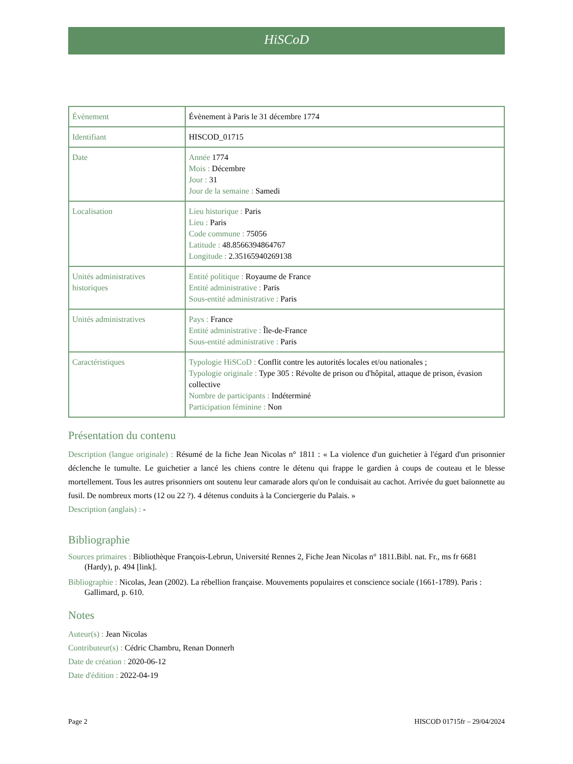HiSCoD
| Évènement | Évènement à Paris le 31 décembre 1774 |
| Identifiant | HISCOD_01715 |
| Date | Année 1774 Mois : Décembre Jour : 31 Jour de la semaine : Samedi |
| Localisation | Lieu historique : Paris Lieu : Paris Code commune : 75056 Latitude : 48.8566394864767 Longitude : 2.35165940269138 |
| Unités administratives historiques | Entité politique : Royaume de France Entité administrative : Paris Sous-entité administrative : Paris |
| Unités administratives | Pays : France Entité administrative : Île-de-France Sous-entité administrative : Paris |
| Caractéristiques | Typologie HiSCoD : Conflit contre les autorités locales et/ou nationales ; Typologie originale : Type 305 : Révolte de prison ou d'hôpital, attaque de prison, évasion collective Nombre de participants : Indéterminé Participation féminine : Non |
Présentation du contenu
Description (langue originale) : Résumé de la fiche Jean Nicolas n° 1811 : « La violence d'un guichetier à l'égard d'un prisonnier déclenche le tumulte. Le guichetier a lancé les chiens contre le détenu qui frappe le gardien à coups de couteau et le blesse mortellement. Tous les autres prisonniers ont soutenu leur camarade alors qu'on le conduisait au cachot. Arrivée du guet baïonnette au fusil. De nombreux morts (12 ou 22 ?). 4 détenus conduits à la Conciergerie du Palais. »
Description (anglais) : -
Bibliographie
Sources primaires : Bibliothèque François-Lebrun, Université Rennes 2, Fiche Jean Nicolas n° 1811.Bibl. nat. Fr., ms fr 6681 (Hardy), p. 494 [link].
Bibliographie : Nicolas, Jean (2002). La rébellion française. Mouvements populaires et conscience sociale (1661-1789). Paris : Gallimard, p. 610.
Notes
Auteur(s) : Jean Nicolas
Contributeur(s) : Cédric Chambru, Renan Donnerh
Date de création : 2020-06-12
Date d'édition : 2022-04-19
Page 2 HISCOD 01715fr – 29/04/2024